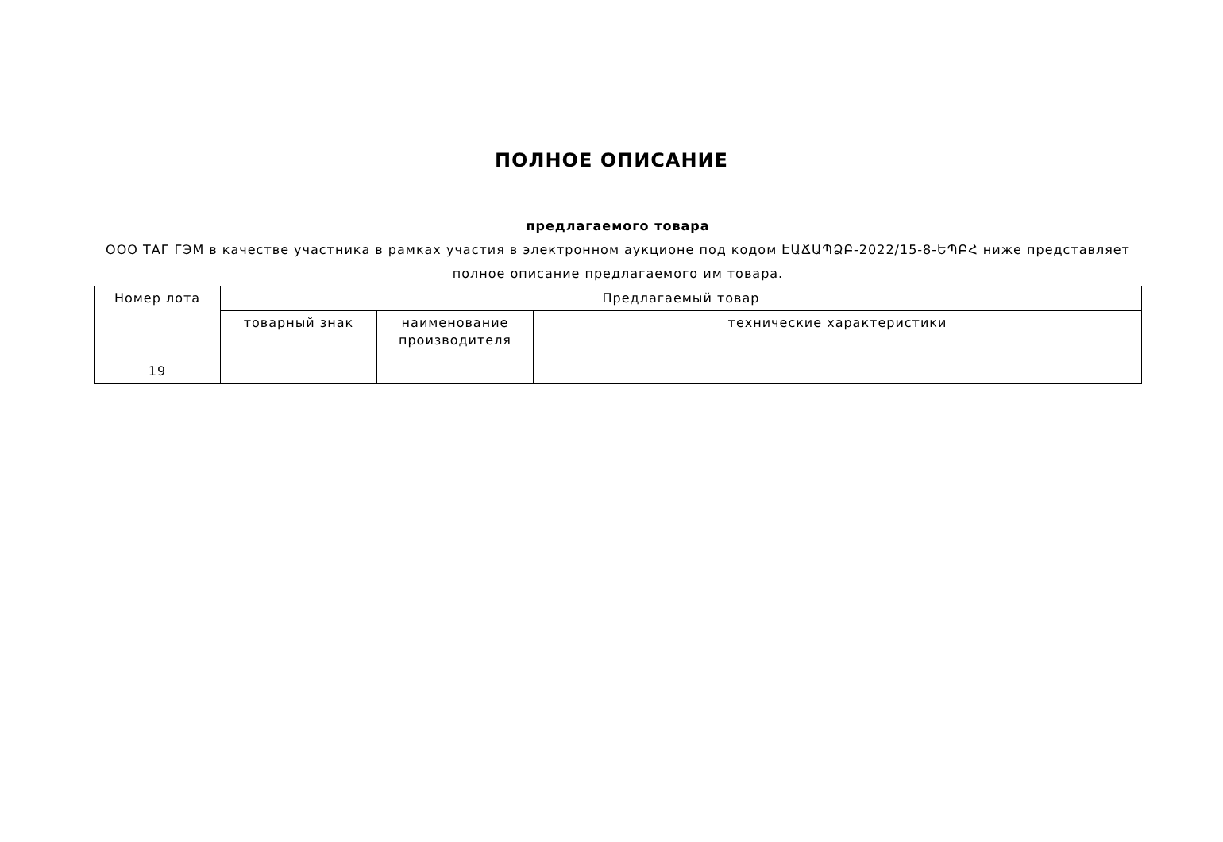ПОЛНОЕ ОПИСАНИЕ
предлагаемого товара
ООО ТАГ ГЭМ в качестве участника в рамках участия в электронном аукционе под кодом ԷԱՃԱՊՁԲ-2022/15-8-ԵՊԲՀ ниже представляет полное описание предлагаемого им товара.
| Номер лота | Предлагаемый товар | | |
| --- | --- | --- | --- |
| | товарный знак | наименование производителя | технические характеристики |
| 19 | | | |